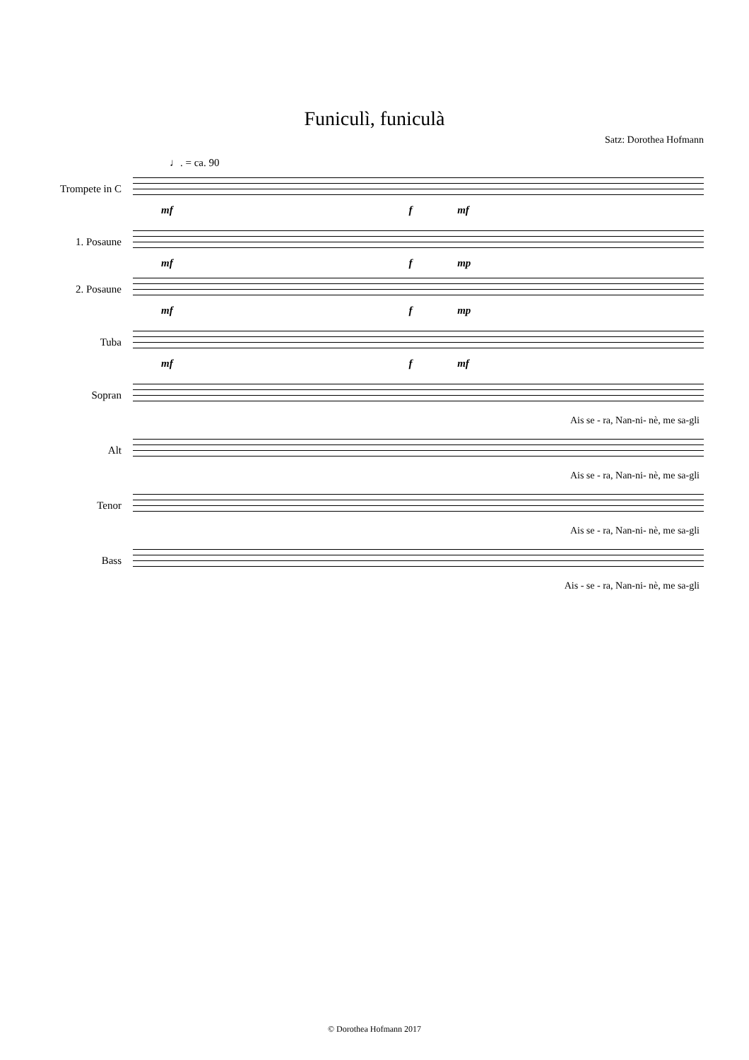Funiculì, funiculà
Satz: Dorothea Hofmann
♩. = ca. 90
Trompete in C
mf f mf
1. Posaune
mf f mp
2. Posaune
mf f mp
Tuba
mf f mf
Sopran
Ais se - ra, Nan-ni- nè, me sa-gli
Alt
Ais se - ra, Nan-ni- nè, me sa-gli
Tenor
Ais se - ra, Nan-ni- nè, me sa-gli
Bass
Ais - se - ra, Nan-ni- nè, me sa-gli
© Dorothea Hofmann 2017